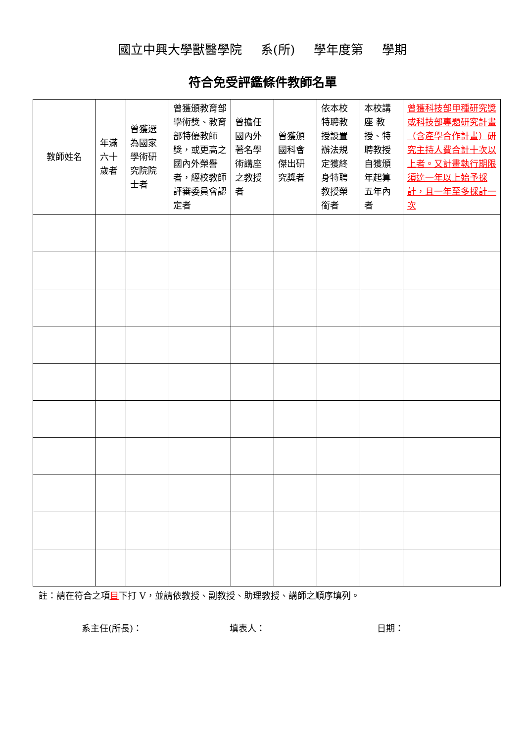國立中興大學獸醫學院 系(所) 學年度第 學期
符合免受評鑑條件教師名單
| 教師姓名 | 年滿六十歲者 | 曾獲選為國家學術研究院院士者 | 曾獲頒教育部學術獎、教育部特優教師獎，或更高之國內外榮譽者，經校教師評審委員會認定者 | 曾擔任國內外著名學術講座之教授者 | 曾獲頒國科會傑出研究獎者 | 依本校特聘教授設置辦法規定獲終身特聘教授榮銜者 | 本校講座 教授、特聘教授自獲頒年起算五年內者 | 曾獲科技部甲種研究獎或科技部專題研究計畫（含產學合作計畫）研究主持人費合計十次以上者。又計畫執行期限須達一年以上始予採計，且一年至多採計一次 |
| --- | --- | --- | --- | --- | --- | --- | --- | --- |
註：請在符合之項目下打 V，並請依教授、副教授、助理教授、講師之順序填列。
系主任(所長)： 填表人： 日期：